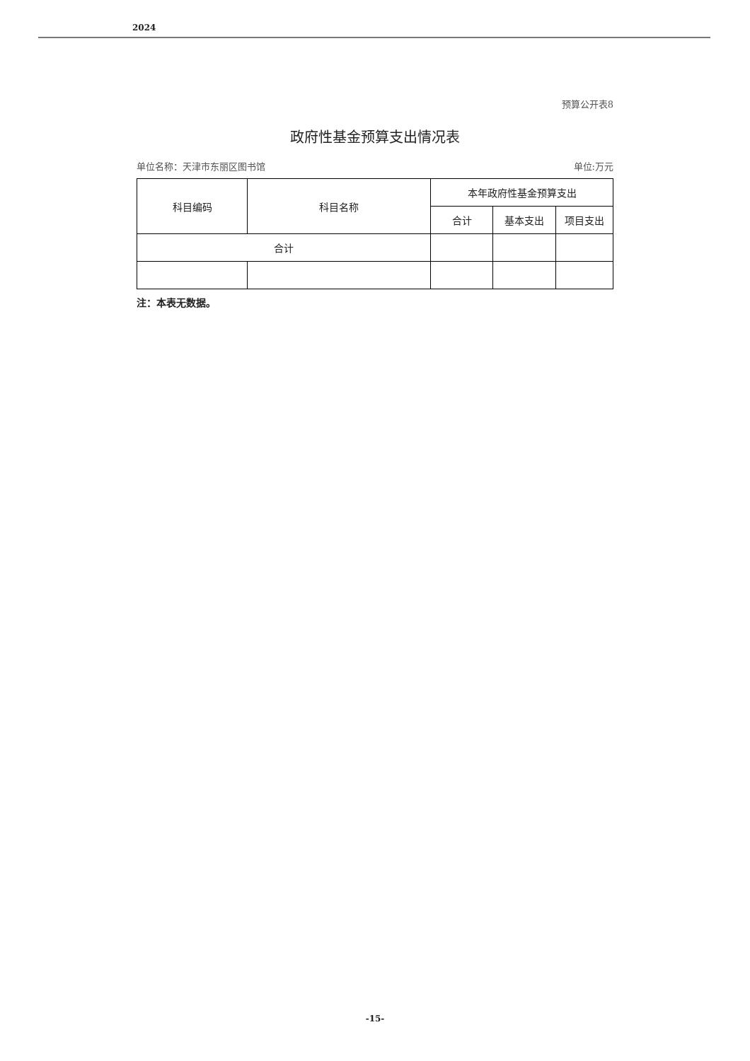2024
预算公开表8
政府性基金预算支出情况表
单位名称：天津市东丽区图书馆 单位:万元
| 科目编码 | 科目名称 | 本年政府性基金预算支出 | | |
| --- | --- | --- | --- | --- |
| | | 合计 | 基本支出 | 项目支出 |
| 合计 | | | | |
注：本表无数据。
-15-